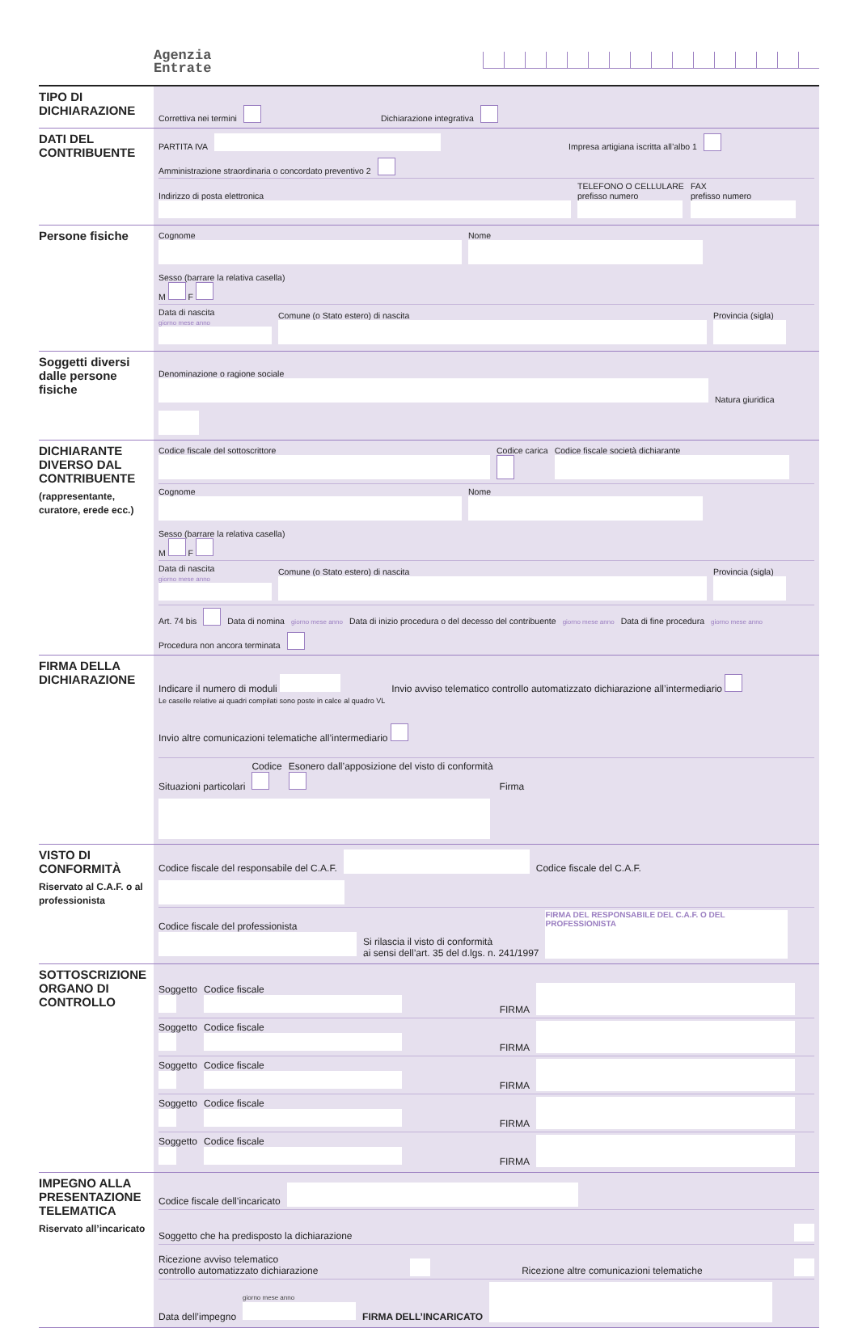Agenzia
Entrate
TIPO DI DICHIARAZIONE
Correttiva nei termini Dichiarazione integrativa
DATI DEL CONTRIBUENTE
PARTITA IVA Impresa artigiana iscritta all’albo 1 Amministrazione straordinaria o concordato preventivo 2
Indirizzo di posta elettronica
TELEFONO O CELLULARE
prefisso numero
FAX
prefisso numero
Persone fisiche
Cognome
Nome
Sesso (barrare la relativa casella)
M F
Data di nascita
giorno mese anno
Comune (o Stato estero) di nascita
Provincia (sigla)
Soggetti diversi dalle persone fisiche
Denominazione o ragione sociale
Natura giuridica
DICHIARANTE DIVERSO DAL CONTRIBUENTE
(rappresentante, curatore, erede ecc.)
Codice fiscale del sottoscrittore
Codice carica
Codice fiscale società dichiarante
Cognome
Nome
Sesso (barrare la relativa casella)
M F
Data di nascita
giorno mese anno
Comune (o Stato estero) di nascita
Provincia (sigla)
Art. 74 bis Data di nomina giorno mese anno Data di inizio procedura o del decesso del contribuente giorno mese anno Data di fine procedura giorno mese anno Procedura non ancora terminata
FIRMA DELLA DICHIARAZIONE
Indicare il numero di moduli
Le caselle relative ai quadri compilati sono poste in calce al quadro VL
Invio avviso telematico controllo automatizzato dichiarazione all’intermediario
Invio altre comunicazioni telematiche all’intermediario
Situazioni particolari
Codice
Esonero dall’apposizione del visto di conformità
Firma
VISTO DI CONFORMITÀ
Riservato al C.A.F. o al professionista
Codice fiscale del responsabile del C.A.F. Codice fiscale del C.A.F.
Codice fiscale del professionista
Si rilascia il visto di conformità
ai sensi dell’art. 35 del d.lgs. n. 241/1997
FIRMA DEL RESPONSABILE DEL C.A.F. O DEL PROFESSIONISTA
SOTTOSCRIZIONE ORGANO DI CONTROLLO
Soggetto
Codice fiscale
FIRMA
Soggetto
Codice fiscale
FIRMA
Soggetto
Codice fiscale
FIRMA
Soggetto
Codice fiscale
FIRMA
Soggetto
Codice fiscale
FIRMA
IMPEGNO ALLA PRESENTAZIONE TELEMATICA
Riservato all’incaricato
Codice fiscale dell’incaricato
Soggetto che ha predisposto la dichiarazione
Ricezione avviso telematico
controllo automatizzato dichiarazione Ricezione altre comunicazioni telematiche
Data dell’impegno giorno mese anno
FIRMA DELL’INCARICATO